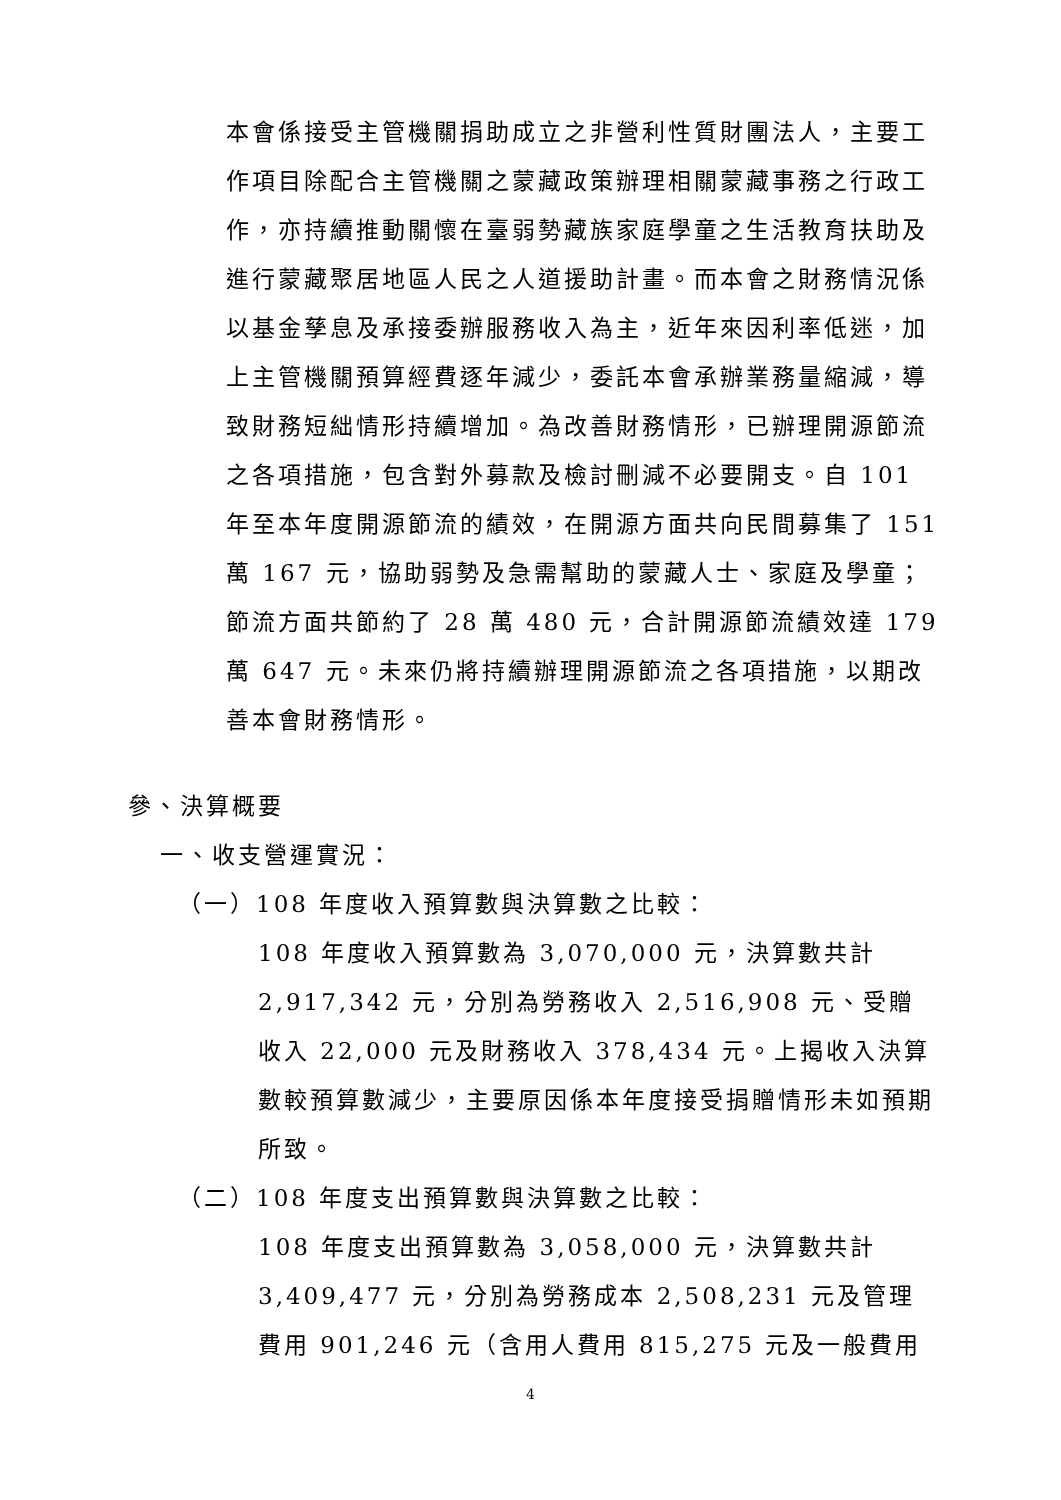本會係接受主管機關捐助成立之非營利性質財團法人，主要工作項目除配合主管機關之蒙藏政策辦理相關蒙藏事務之行政工作，亦持續推動關懷在臺弱勢藏族家庭學童之生活教育扶助及進行蒙藏聚居地區人民之人道援助計畫。而本會之財務情況係以基金孳息及承接委辦服務收入為主，近年來因利率低迷，加上主管機關預算經費逐年減少，委託本會承辦業務量縮減，導致財務短絀情形持續增加。為改善財務情形，已辦理開源節流之各項措施，包含對外募款及檢討刪減不必要開支。自 101 年至本年度開源節流的績效，在開源方面共向民間募集了 151 萬 167 元，協助弱勢及急需幫助的蒙藏人士、家庭及學童；節流方面共節約了 28 萬 480 元，合計開源節流績效達 179 萬 647 元。未來仍將持續辦理開源節流之各項措施，以期改善本會財務情形。
參、決算概要
一、收支營運實況：
（一）108 年度收入預算數與決算數之比較：
108 年度收入預算數為 3,070,000 元，決算數共計 2,917,342 元，分別為勞務收入 2,516,908 元、受贈收入 22,000 元及財務收入 378,434 元。上揭收入決算數較預算數減少，主要原因係本年度接受捐贈情形未如預期所致。
（二）108 年度支出預算數與決算數之比較：
108 年度支出預算數為 3,058,000 元，決算數共計 3,409,477 元，分別為勞務成本 2,508,231 元及管理費用 901,246 元（含用人費用 815,275 元及一般費用
4